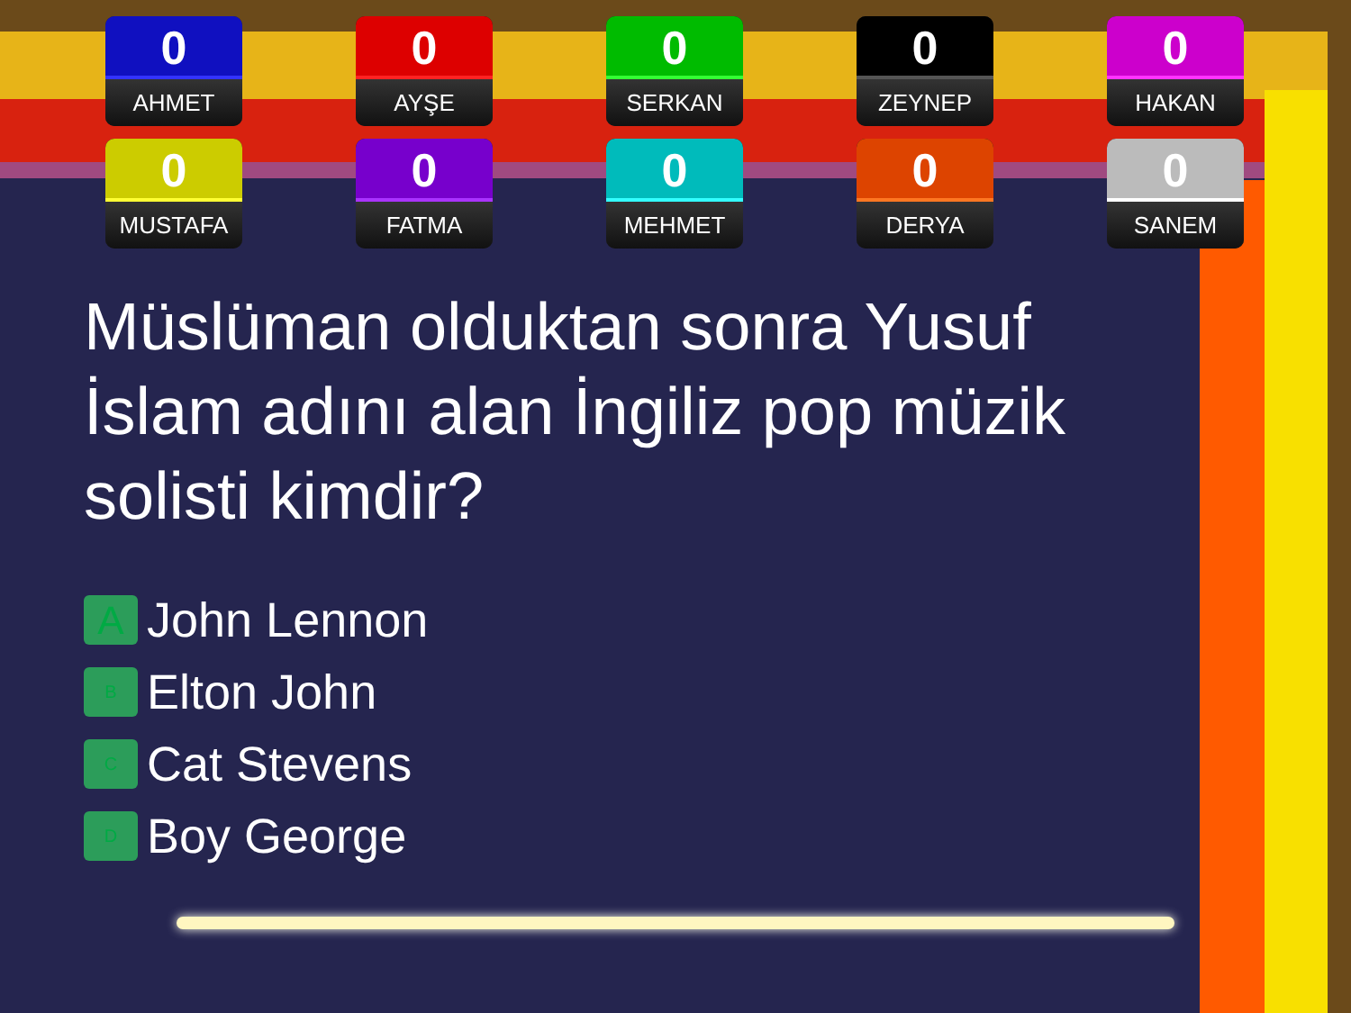0
AHMET
0
AYŞE
0
SERKAN
0
ZEYNEP
0
HAKAN
0
MUSTAFA
0
FATMA
0
MEHMET
0
DERYA
0
SANEM
Müslüman olduktan sonra Yusuf İslam adını alan İngiliz pop müzik solisti kimdir?
A John Lennon
B Elton John
C Cat Stevens
D Boy George